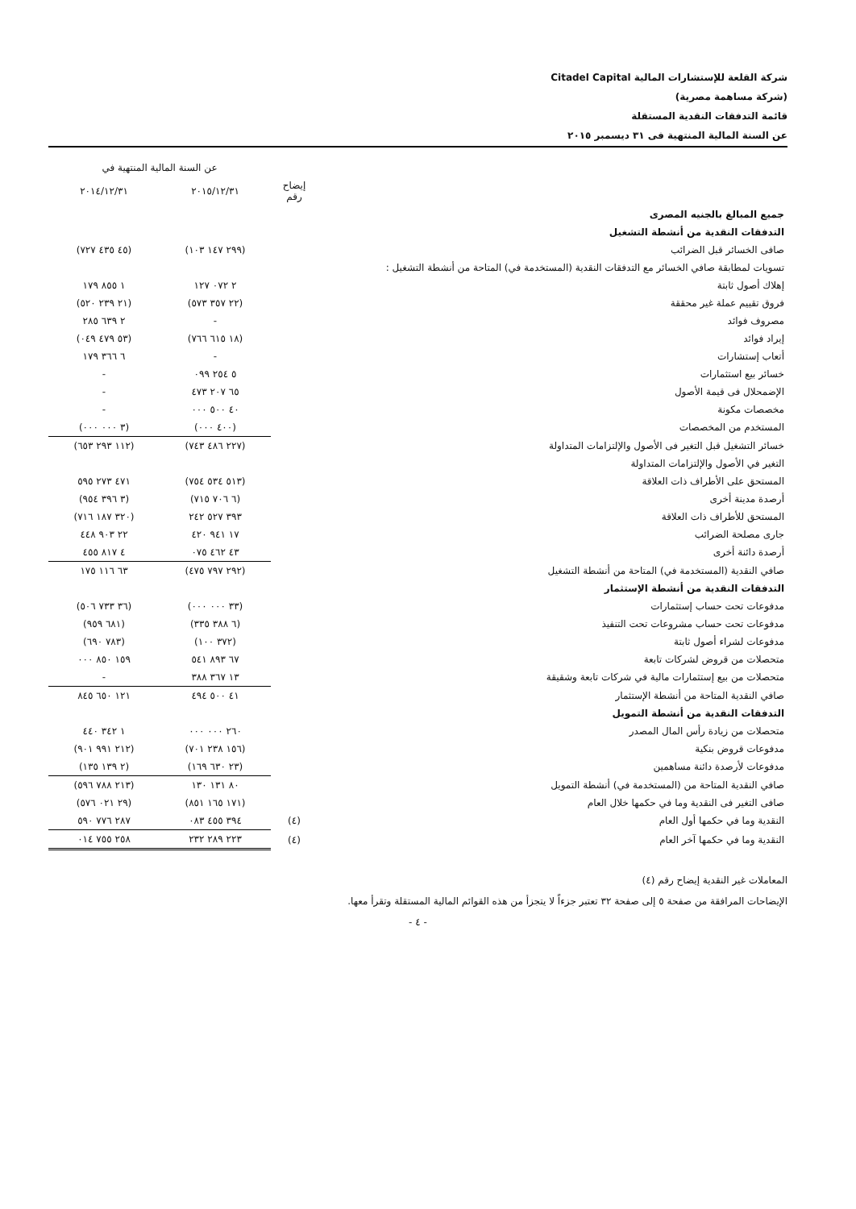شركة القلعة للإستشارات المالية Citadel Capital
(شركة مساهمة مصرية)
قائمة التدفقات النقدية المستقلة
عن السنة المالية المنتهية فى ٣١ ديسمبر ٢٠١٥
| | | عن السنة المالية المنتهية في | |
| --- | --- | --- | --- |
| | إيضاح رقم | ٢٠١٥/١٢/٣١ | ٢٠١٤/١٢/٣١ |
| جميع المبالغ بالجنيه المصرى | | | |
| التدفقات النقدية من أنشطة التشغيل | | | |
| صافى الخسائر قبل الضرائب | | (٢٩٩ ١٤٧ ١٠٣) | (٤٥ ٤٣٥ ٧٢٧) |
| تسويات لمطابقة صافي الخسائر مع التدفقات النقدية (المستخدمة في) المتاحة من أنشطة التشغيل : | | | |
| إهلاك أصول ثابتة | | ٢ ٠٧٢ ١٢٧ | ١ ٨٥٥ ١٧٩ |
| فروق تقييم عملة غير محققة | | (٢٢ ٣٥٧ ٥٧٣) | (٢١ ٢٣٩ ٥٢٠) |
| مصروف فوائد | | - | ٢ ٦٣٩ ٢٨٥ |
| إيراد فوائد | | (١٨ ٦١٥ ٧٦٦) | (٥٣ ٤٧٩ ٠٤٩) |
| أتعاب إستشارات | | - | ٦ ٣٦٦ ١٧٩ |
| خسائر بيع استثمارات | | ٥ ٢٥٤ ٠٩٩ | - |
| الإضمحلال فى قيمة الأصول | | ٦٥ ٢٠٧ ٤٧٣ | - |
| مخصصات مكونة | | ٤٠ ٥٠٠ ٠٠٠ | - |
| المستخدم من المخصصات | | (٤٠٠ ٠٠٠) | (٣ ٠٠٠ ٠٠٠) |
| خسائر التشغيل قبل التغير فى الأصول والإلتزامات المتداولة | | (٢٢٧ ٤٨٦ ٧٤٣) | (١١٢ ٢٩٣ ٦٥٣) |
| التغير في الأصول والإلتزامات المتداولة | | | |
| المستحق على الأطراف ذات العلاقة | | (٥١٣ ٥٣٤ ٧٥٤) | ٤٧١ ٢٧٣ ٥٩٥ |
| أرصدة مدينة أخرى | | (٦ ٧٠٦ ٧١٥) | (٣ ٣٩٦ ٩٥٤) |
| المستحق للأطراف ذات العلاقة | | ٣٩٣ ٥٢٧ ٢٤٢ | (٣٢٠ ١٨٧ ٧١٦) |
| جارى مصلحة الضرائب | | ١٧ ٩٤١ ٤٢٠ | ٢٢ ٩٠٣ ٤٤٨ |
| أرصدة دائنة أخرى | | ٤٣ ٤٦٢ ٠٧٥ | ٤ ٨١٧ ٤٥٥ |
| صافي النقدية (المستخدمة في) المتاحة من أنشطة التشغيل | | (٢٩٢ ٧٩٧ ٤٧٥) | ٦٣ ١١٦ ١٧٥ |
| التدفقات النقدية من أنشطة الإستثمار | | | |
| مدفوعات تحت حساب إستثمارات | | (٣٣ ٠٠٠ ٠٠٠) | (٣٦ ٧٣٣ ٥٠٦) |
| مدفوعات تحت حساب مشروعات تحت التنفيذ | | (٦ ٣٨٨ ٣٣٥) | (٦٨١ ٩٥٩) |
| مدفوعات لشراء أصول ثابتة | | (٣٧٢ ١٠٠) | (٧٨٣ ٦٩٠) |
| متحصلات من قروض لشركات تابعة | | ٦٧ ٨٩٣ ٥٤١ | ١٥٩ ٨٥٠ ٠٠٠ |
| متحصلات من بيع إستثمارات مالية في شركات تابعة وشقيقة | | ١٣ ٣٦٧ ٣٨٨ | - |
| صافي النقدية المتاحة من أنشطة الإستثمار | | ٤١ ٥٠٠ ٤٩٤ | ١٢١ ٦٥٠ ٨٤٥ |
| التدفقات النقدية من أنشطة التمويل | | | |
| متحصلات من زيادة رأس المال المصدر | | ٢٦٠ ٠٠٠ ٠٠٠ | ١ ٣٤٢ ٤٤٠ |
| مدفوعات قروض بنكية | | (١٥٦ ٢٣٨ ٧٠١) | (٢١٢ ٩٩١ ٩٠١) |
| مدفوعات لأرصدة دائنة مساهمين | | (٢٣ ٦٣٠ ١٦٩) | (٢ ١٣٩ ١٣٥) |
| صافي النقدية المتاحة من (المستخدمة في) أنشطة التمويل | | ٨٠ ١٣١ ١٣٠ | (٢١٣ ٧٨٨ ٥٩٦) |
| صافى التغير فى النقدية وما في حكمها خلال العام | | (١٧١ ١٦٥ ٨٥١) | (٢٩ ٠٢١ ٥٧٦) |
| النقدية وما في حكمها أول العام | (٤) | ٣٩٤ ٤٥٥ ٠٨٣ | ٢٨٧ ٧٧٦ ٥٩٠ |
| النقدية وما في حكمها آخر العام | (٤) | ٢٢٣ ٢٨٩ ٢٣٢ | ٢٥٨ ٧٥٥ ٠١٤ |
المعاملات غير النقدية إيضاح رقم (٤)
الإيضاحات المرافقة من صفحة ٥ إلى صفحة ٣٢ تعتبر جزءاً لا يتجزأ من هذه القوائم المالية المستقلة وتقرأ معها.
- ٤ -